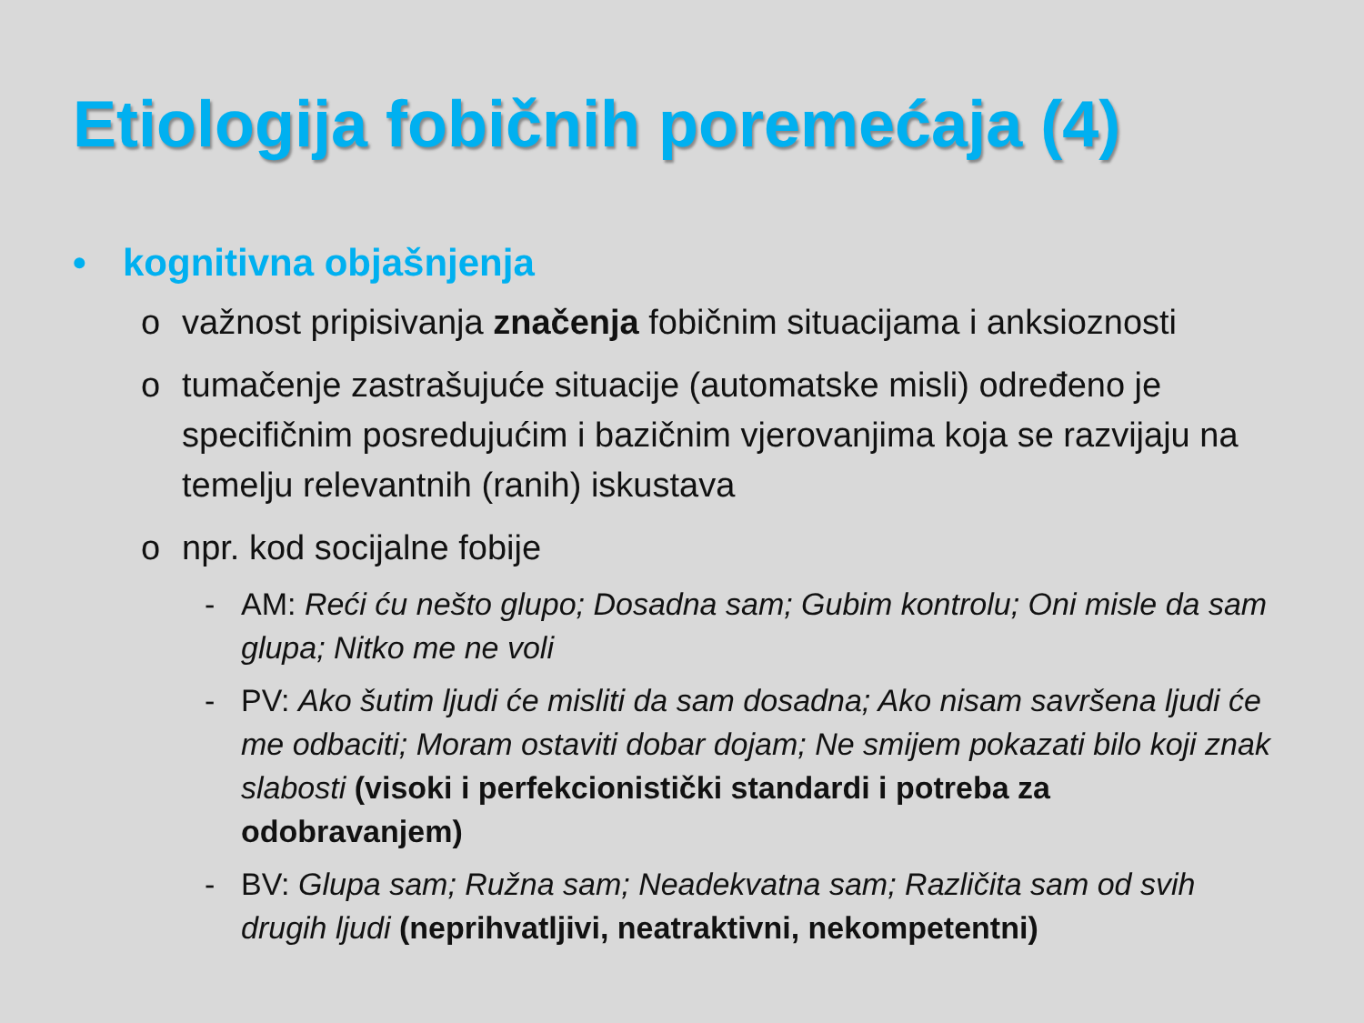Etiologija fobičnih poremećaja (4)
• kognitivna objašnjenja
o važnost pripisivanja značenja fobičnim situacijama i anksioznosti
o tumačenje zastrašujuće situacije (automatske misli) određeno je specifičnim posredujućim i bazičnim vjerovanjima koja se razvijaju na temelju relevantnih (ranih) iskustava
o npr. kod socijalne fobije
- AM: Reći ću nešto glupo; Dosadna sam; Gubim kontrolu; Oni misle da sam glupa; Nitko me ne voli
- PV: Ako šutim ljudi će misliti da sam dosadna; Ako nisam savršena ljudi će me odbaciti; Moram ostaviti dobar dojam; Ne smijem pokazati bilo koji znak slabosti (visoki i perfekcionistički standardi i potreba za odobravanjem)
- BV: Glupa sam; Ružna sam; Neadekvatna sam; Različita sam od svih drugih ljudi (neprihvatljivi, neatraktivni, nekompetentni)